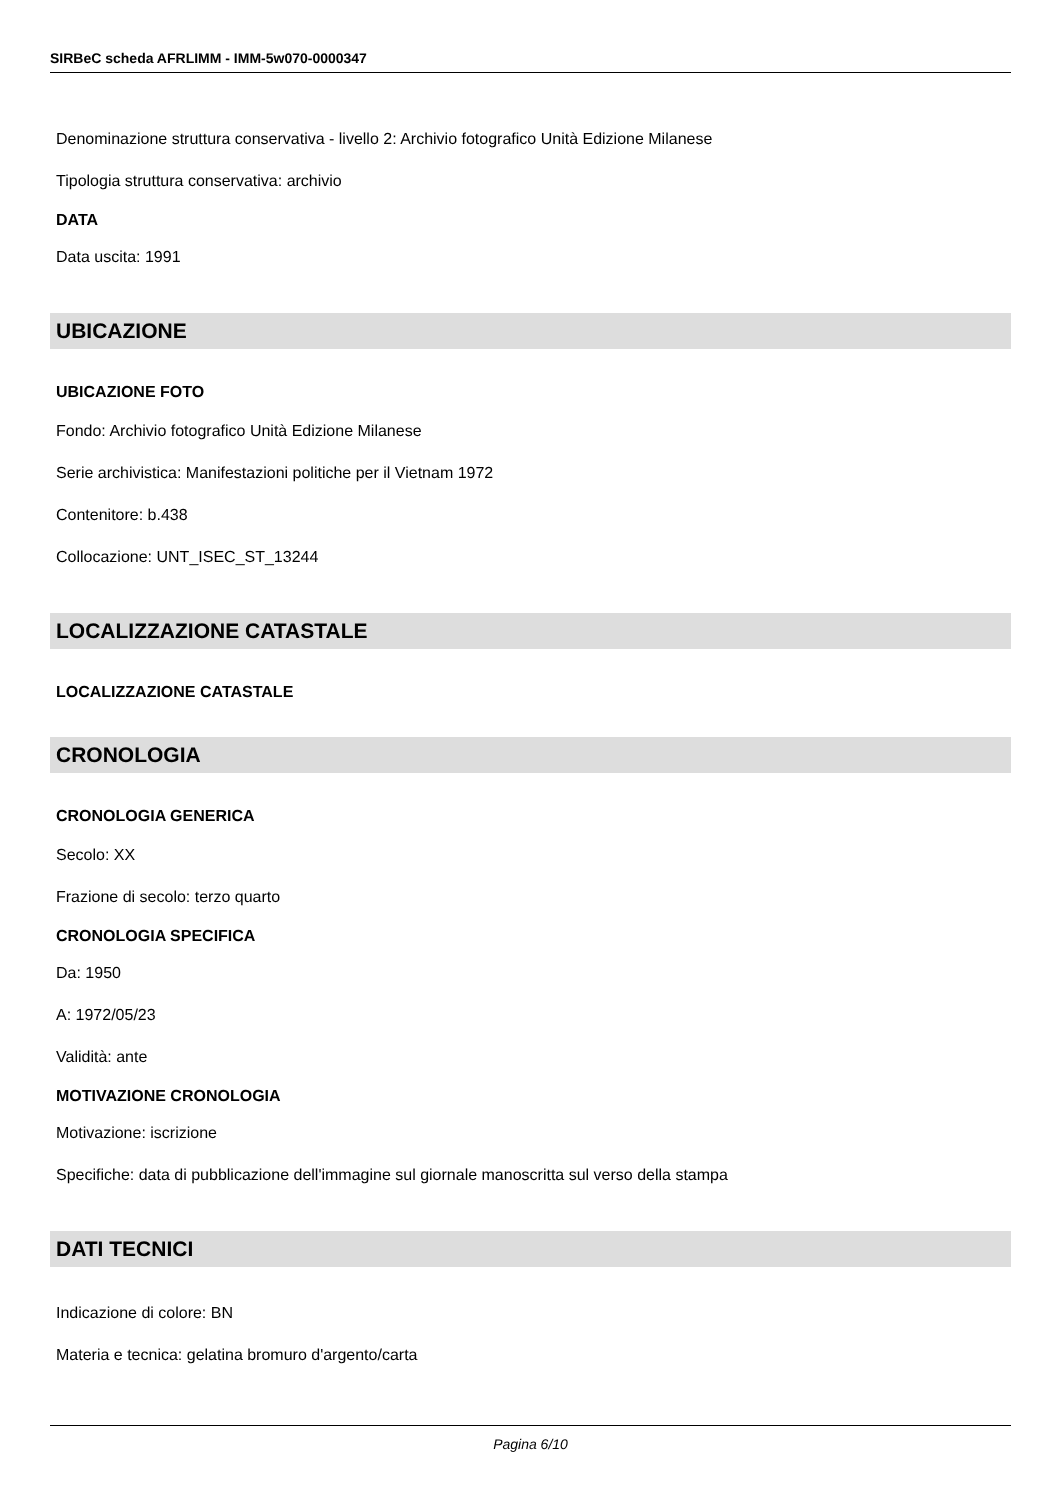SIRBeC scheda AFRLIMM - IMM-5w070-0000347
Denominazione struttura conservativa - livello 2: Archivio fotografico Unità Edizione Milanese
Tipologia struttura conservativa: archivio
DATA
Data uscita: 1991
UBICAZIONE
UBICAZIONE FOTO
Fondo: Archivio fotografico Unità Edizione Milanese
Serie archivistica: Manifestazioni politiche per il Vietnam 1972
Contenitore: b.438
Collocazione: UNT_ISEC_ST_13244
LOCALIZZAZIONE CATASTALE
LOCALIZZAZIONE CATASTALE
CRONOLOGIA
CRONOLOGIA GENERICA
Secolo: XX
Frazione di secolo: terzo quarto
CRONOLOGIA SPECIFICA
Da: 1950
A: 1972/05/23
Validità: ante
MOTIVAZIONE CRONOLOGIA
Motivazione: iscrizione
Specifiche: data di pubblicazione dell'immagine sul giornale manoscritta sul verso della stampa
DATI TECNICI
Indicazione di colore: BN
Materia e tecnica: gelatina bromuro d'argento/carta
Pagina 6/10